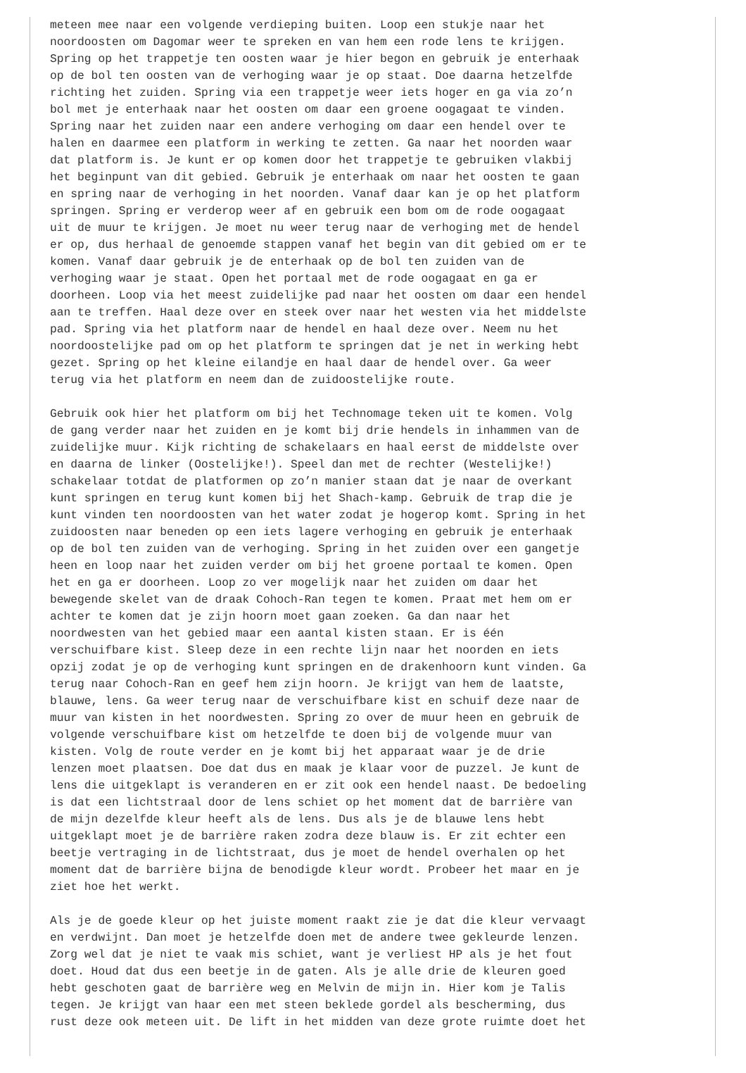meteen mee naar een volgende verdieping buiten. Loop een stukje naar het noordoosten om Dagomar weer te spreken en van hem een rode lens te krijgen. Spring op het trappetje ten oosten waar je hier begon en gebruik je enterhaak op de bol ten oosten van de verhoging waar je op staat. Doe daarna hetzelfde richting het zuiden. Spring via een trappetje weer iets hoger en ga via zo’n bol met je enterhaak naar het oosten om daar een groene oogagaat te vinden. Spring naar het zuiden naar een andere verhoging om daar een hendel over te halen en daarmee een platform in werking te zetten. Ga naar het noorden waar dat platform is. Je kunt er op komen door het trappetje te gebruiken vlakbij het beginpunt van dit gebied. Gebruik je enterhaak om naar het oosten te gaan en spring naar de verhoging in het noorden. Vanaf daar kan je op het platform springen. Spring er verderop weer af en gebruik een bom om de rode oogagaat uit de muur te krijgen. Je moet nu weer terug naar de verhoging met de hendel er op, dus herhaal de genoemde stappen vanaf het begin van dit gebied om er te komen. Vanaf daar gebruik je de enterhaak op de bol ten zuiden van de verhoging waar je staat. Open het portaal met de rode oogagaat en ga er doorheen. Loop via het meest zuidelijke pad naar het oosten om daar een hendel aan te treffen. Haal deze over en steek over naar het westen via het middelste pad. Spring via het platform naar de hendel en haal deze over. Neem nu het noordoostelijke pad om op het platform te springen dat je net in werking hebt gezet. Spring op het kleine eilandje en haal daar de hendel over. Ga weer terug via het platform en neem dan de zuidoostelijke route.
Gebruik ook hier het platform om bij het Technomage teken uit te komen. Volg de gang verder naar het zuiden en je komt bij drie hendels in inhammen van de zuidelijke muur. Kijk richting de schakelaars en haal eerst de middelste over en daarna de linker (Oostelijke!). Speel dan met de rechter (Westelijke!) schakelaar totdat de platformen op zo’n manier staan dat je naar de overkant kunt springen en terug kunt komen bij het Shach-kamp. Gebruik de trap die je kunt vinden ten noordoosten van het water zodat je hogerop komt. Spring in het zuidoosten naar beneden op een iets lagere verhoging en gebruik je enterhaak op de bol ten zuiden van de verhoging. Spring in het zuiden over een gangetje heen en loop naar het zuiden verder om bij het groene portaal te komen. Open het en ga er doorheen. Loop zo ver mogelijk naar het zuiden om daar het bewegende skelet van de draak Cohoch-Ran tegen te komen. Praat met hem om er achter te komen dat je zijn hoorn moet gaan zoeken. Ga dan naar het noordwesten van het gebied maar een aantal kisten staan. Er is één verschuifbare kist. Sleep deze in een rechte lijn naar het noorden en iets opzij zodat je op de verhoging kunt springen en de drakenhoorn kunt vinden. Ga terug naar Cohoch-Ran en geef hem zijn hoorn. Je krijgt van hem de laatste, blauwe, lens. Ga weer terug naar de verschuifbare kist en schuif deze naar de muur van kisten in het noordwesten. Spring zo over de muur heen en gebruik de volgende verschuifbare kist om hetzelfde te doen bij de volgende muur van kisten. Volg de route verder en je komt bij het apparaat waar je de drie lenzen moet plaatsen. Doe dat dus en maak je klaar voor de puzzel. Je kunt de lens die uitgeklapt is veranderen en er zit ook een hendel naast. De bedoeling is dat een lichtstraal door de lens schiet op het moment dat de barrière van de mijn dezelfde kleur heeft als de lens. Dus als je de blauwe lens hebt uitgeklapt moet je de barrière raken zodra deze blauw is. Er zit echter een beetje vertraging in de lichtstraat, dus je moet de hendel overhalen op het moment dat de barrière bijna de benodigde kleur wordt. Probeer het maar en je ziet hoe het werkt.
Als je de goede kleur op het juiste moment raakt zie je dat die kleur vervaagt en verdwijnt. Dan moet je hetzelfde doen met de andere twee gekleurde lenzen. Zorg wel dat je niet te vaak mis schiet, want je verliest HP als je het fout doet. Houd dat dus een beetje in de gaten. Als je alle drie de kleuren goed hebt geschoten gaat de barrière weg en Melvin de mijn in. Hier kom je Talis tegen. Je krijgt van haar een met steen beklede gordel als bescherming, dus rust deze ook meteen uit. De lift in het midden van deze grote ruimte doet het